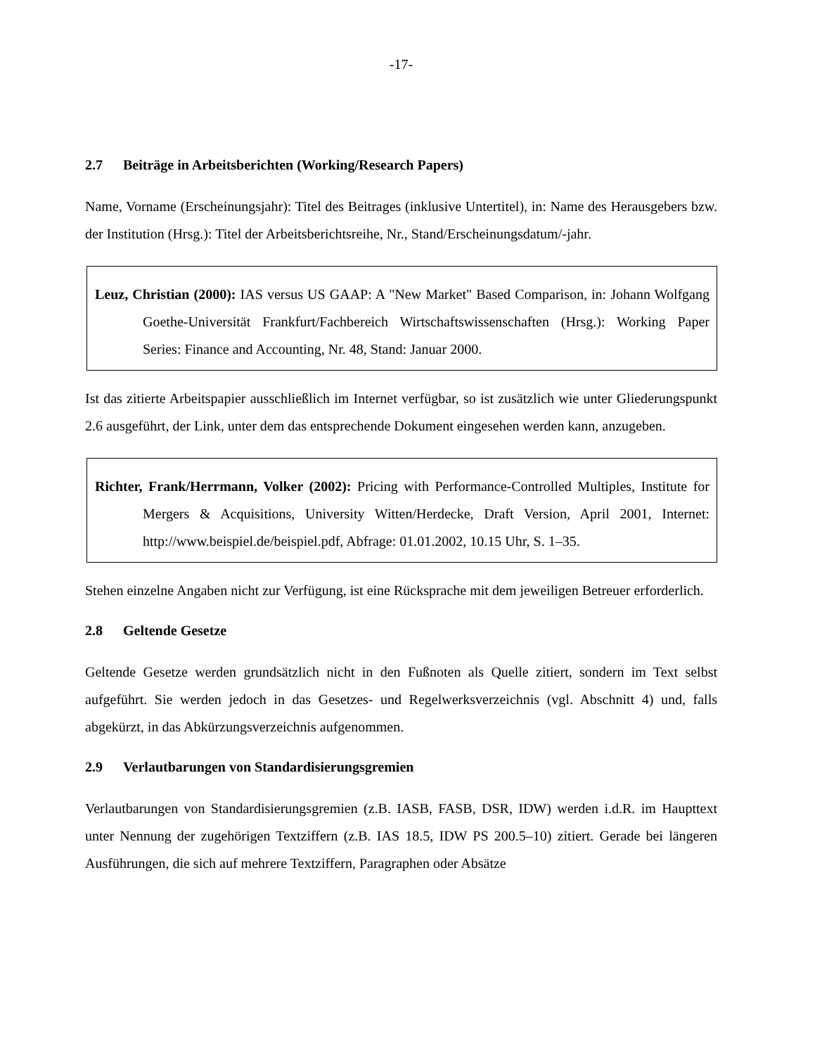-17-
2.7 Beiträge in Arbeitsberichten (Working/Research Papers)
Name, Vorname (Erscheinungsjahr): Titel des Beitrages (inklusive Untertitel), in: Name des Herausgebers bzw. der Institution (Hrsg.): Titel der Arbeitsberichtsreihe, Nr., Stand/Erscheinungsdatum/-jahr.
Leuz, Christian (2000): IAS versus US GAAP: A "New Market" Based Comparison, in: Johann Wolfgang Goethe-Universität Frankfurt/Fachbereich Wirtschaftswissenschaften (Hrsg.): Working Paper Series: Finance and Accounting, Nr. 48, Stand: Januar 2000.
Ist das zitierte Arbeitspapier ausschließlich im Internet verfügbar, so ist zusätzlich wie unter Gliederungspunkt 2.6 ausgeführt, der Link, unter dem das entsprechende Dokument eingesehen werden kann, anzugeben.
Richter, Frank/Herrmann, Volker (2002): Pricing with Performance-Controlled Multiples, Institute for Mergers & Acquisitions, University Witten/Herdecke, Draft Version, April 2001, Internet: http://www.beispiel.de/beispiel.pdf, Abfrage: 01.01.2002, 10.15 Uhr, S. 1–35.
Stehen einzelne Angaben nicht zur Verfügung, ist eine Rücksprache mit dem jeweiligen Betreuer erforderlich.
2.8 Geltende Gesetze
Geltende Gesetze werden grundsätzlich nicht in den Fußnoten als Quelle zitiert, sondern im Text selbst aufgeführt. Sie werden jedoch in das Gesetzes- und Regelwerksverzeichnis (vgl. Abschnitt 4) und, falls abgekürzt, in das Abkürzungsverzeichnis aufgenommen.
2.9 Verlautbarungen von Standardisierungsgremien
Verlautbarungen von Standardisierungsgremien (z.B. IASB, FASB, DSR, IDW) werden i.d.R. im Haupttext unter Nennung der zugehörigen Textziffern (z.B. IAS 18.5, IDW PS 200.5–10) zitiert. Gerade bei längeren Ausführungen, die sich auf mehrere Textziffern, Paragraphen oder Absätze